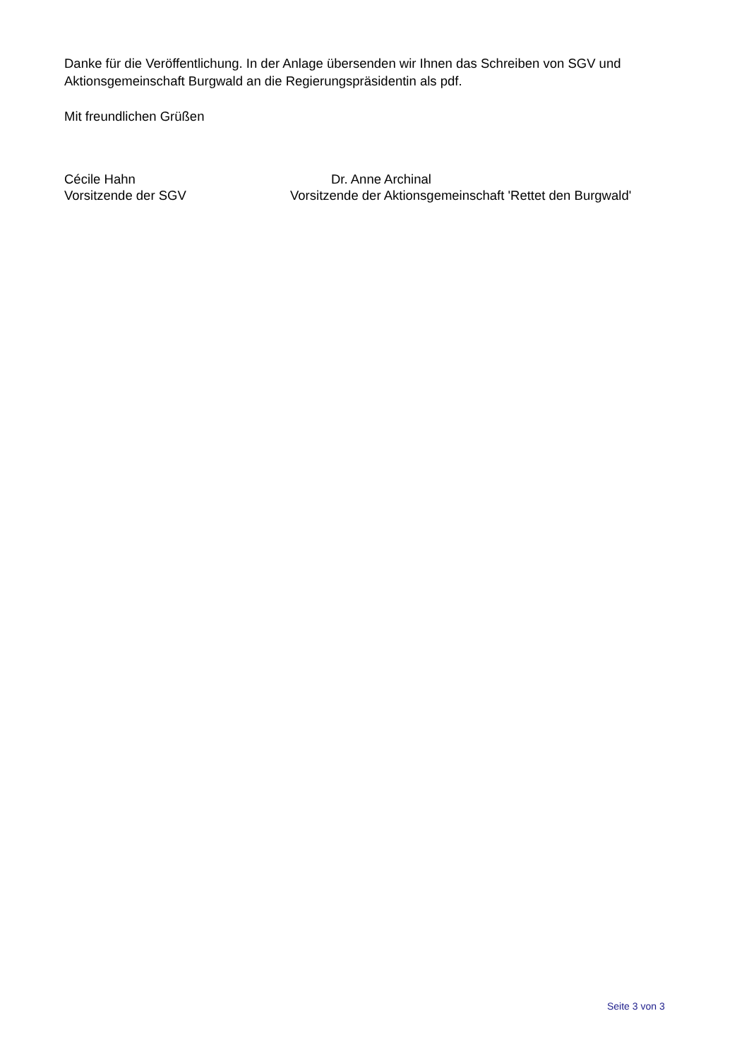Danke für die Veröffentlichung. In der Anlage übersenden wir Ihnen das Schreiben von SGV und Aktionsgemeinschaft Burgwald an die Regierungspräsidentin als pdf.
Mit freundlichen Grüßen
Cécile Hahn
Vorsitzende der SGV
Dr. Anne Archinal
Vorsitzende der Aktionsgemeinschaft 'Rettet den Burgwald'
Seite 3 von 3